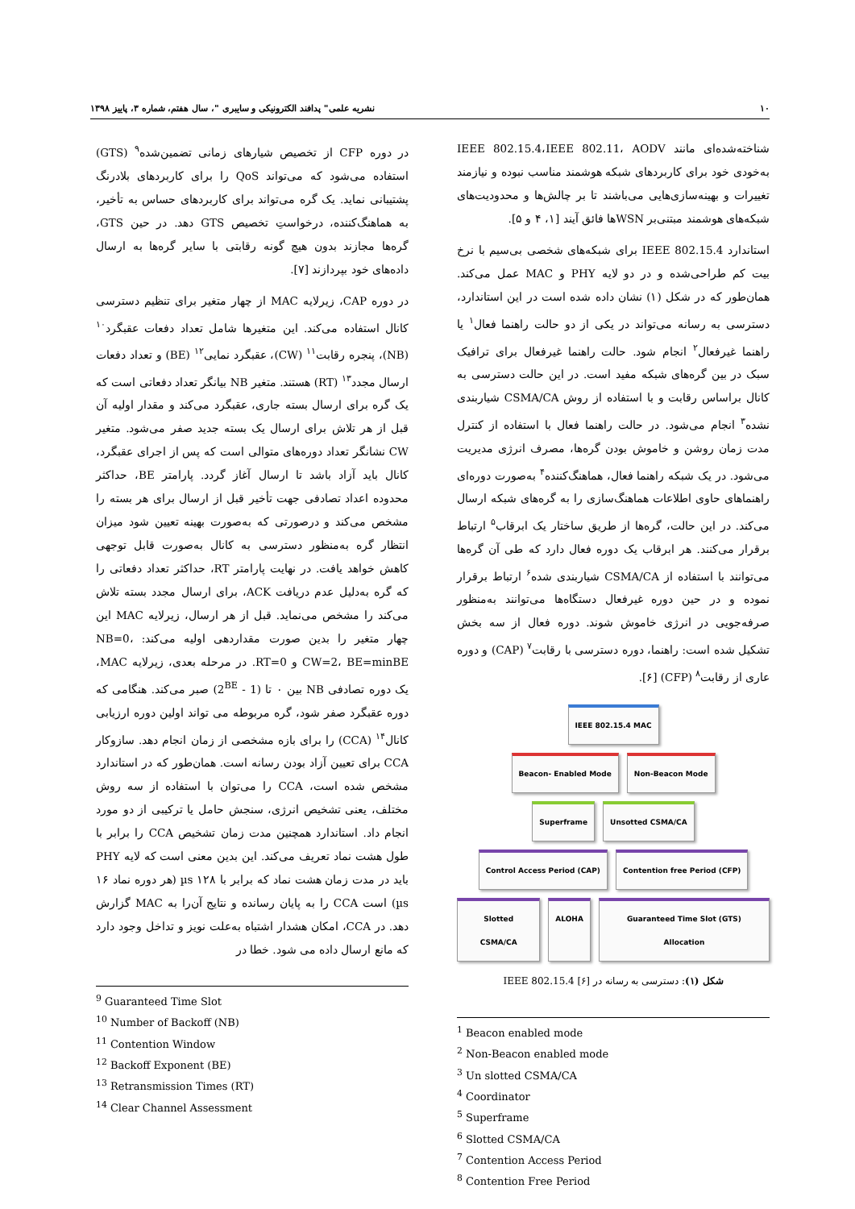۱۰ نشریه علمی" پدافند الکترونیکی و سایبری "، سال هفتم، شماره ۳، پاییز ۱۳۹۸
شناخته‌شده‌ای مانند IEEE 802.15.4،IEEE 802.11، AODV به‌خودی خود برای کاربردهای شبکه هوشمند مناسب نبوده و نیازمند تغییرات و بهینه‌سازی‌هایی می‌باشند تا بر چالش‌ها و محدودیت‌های شبکه‌های هوشمند مبتنی‌بر WSNها فائق آیند [۱، ۴ و ۵].
استاندارد IEEE 802.15.4 برای شبکه‌های شخصی بی‌سیم با نرخ بیت کم طراحی‌شده و در دو لایه PHY و MAC عمل می‌کند. همان‌طور که در شکل (۱) نشان داده شده است در این استاندارد، دسترسی به رسانه می‌تواند در یکی از دو حالت راهنما فعال<sup>۱</sup> یا راهنما غیرفعال<sup>۲</sup> انجام شود. حالت راهنما غیرفعال برای ترافیک سبک در بین گره‌های شبکه مفید است. در این حالت دسترسی به کانال براساس رقابت و با استفاده از روش CSMA/CA شیاربندی نشده<sup>۳</sup> انجام می‌شود. در حالت راهنما فعال با استفاده از کنترل مدت زمان روشن و خاموش بودن گره‌ها، مصرف انرژی مدیریت می‌شود. در یک شبکه راهنما فعال، هماهنگ‌کننده<sup>۴</sup> به‌صورت دوره‌ای راهنماهای حاوی اطلاعات هماهنگ‌سازی را به گره‌های شبکه ارسال می‌کند. در این حالت، گره‌ها از طریق ساختار یک ابرقاب<sup>۵</sup> ارتباط برقرار می‌کنند. هر ابرقاب یک دوره فعال دارد که طی آن گره‌ها می‌توانند با استفاده از CSMA/CA شیاربندی شده<sup>۶</sup> ارتباط برقرار نموده و در حین دوره غیرفعال دستگاه‌ها می‌توانند به‌منظور صرفه‌جویی در انرژی خاموش شوند. دوره فعال از سه بخش تشکیل شده است: راهنما، دوره دسترسی با رقابت<sup>۷</sup> (CAP) و دوره عاری از رقابت<sup>۸</sup> (CFP) [۶].
IEEE 802.15.4 MAC
Beacon- Enabled Mode Non-Beacon Mode
Superframe Unsotted CSMA/CA
Control Access Period (CAP) Contention free Period (CFP)
Slotted CSMA/CA ALOHA Guaranteed Time Slot (GTS) Allocation
شکل (۱): دسترسی به رسانه در IEEE 802.15.4 [۶]
<sup>1</sup> Beacon enabled mode
<sup>2</sup> Non-Beacon enabled mode
<sup>3</sup> Un slotted CSMA/CA
<sup>4</sup> Coordinator
<sup>5</sup> Superframe
<sup>6</sup> Slotted CSMA/CA
<sup>7</sup> Contention Access Period
<sup>8</sup> Contention Free Period
در دوره CFP از تخصیص شیارهای زمانی تضمین‌شده<sup>۹</sup> (GTS) استفاده می‌شود که می‌تواند QoS را برای کاربردهای بلادرنگ پشتیبانی نماید. یک گره می‌تواند برای کاربردهای حساس به تأخیر، به هماهنگ‌کننده، درخواستِ تخصیص GTS دهد. در حین GTS، گره‌ها مجازند بدون هیچ گونه رقابتی با سایر گره‌ها به ارسال داده‌های خود بپردازند [۷].
در دوره CAP، زیرلایه MAC از چهار متغیر برای تنظیم دسترسی کانال استفاده می‌کند. این متغیرها شامل تعداد دفعات عقبگرد<sup>۱۰</sup> (NB)، پنجره رقابت<sup>۱۱</sup> (CW)، عقبگرد نمایی<sup>۱۲</sup> (BE) و تعداد دفعات ارسال مجدد<sup>۱۳</sup> (RT) هستند. متغیر NB بیانگر تعداد دفعاتی است که یک گره برای ارسال بسته جاری، عقبگرد می‌کند و مقدار اولیه آن قبل از هر تلاش برای ارسال یک بسته جدید صفر می‌شود. متغیر CW نشانگر تعداد دوره‌های متوالی است که پس از اجرای عقبگرد، کانال باید آزاد باشد تا ارسال آغاز گردد. پارامتر BE، حداکثر محدوده اعداد تصادفی جهت تأخیر قبل از ارسال برای هر بسته را مشخص می‌کند و درصورتی که به‌صورت بهینه تعیین شود میزان انتظار گره به‌منظور دسترسی به کانال به‌صورت قابل توجهی کاهش خواهد یافت. در نهایت پارامتر RT، حداکثر تعداد دفعاتی را که گره به‌دلیل عدم دریافت ACK، برای ارسال مجدد بسته تلاش می‌کند را مشخص می‌نماید. قبل از هر ارسال، زیرلایه MAC این چهار متغیر را بدین صورت مقداردهی اولیه می‌کند: NB=0، CW=2، BE=minBE و RT=0. در مرحله بعدی، زیرلایه MAC، یک دوره تصادفی NB بین ۰ تا (1 - 2<sup>BE</sup>) صبر می‌کند. هنگامی که دوره عقبگرد صفر شود، گره مربوطه می تواند اولین دوره ارزیابی کانال<sup>۱۴</sup> (CCA) را برای بازه مشخصی از زمان انجام دهد. سازوکار CCA برای تعیین آزاد بودن رسانه است. همان‌طور که در استاندارد مشخص شده است، CCA را می‌توان با استفاده از سه روش مختلف، یعنی تشخیص انرژی، سنجش حامل یا ترکیبی از دو مورد انجام داد. استاندارد همچنین مدت زمان تشخیص CCA را برابر با طول هشت نماد تعریف می‌کند. این بدین معنی است که لایه PHY باید در مدت زمان هشت نماد که برابر با ۱۲۸ µs (هر دوره نماد ۱۶ µs) است CCA را به پایان رسانده و نتایج آن‌را به MAC گزارش دهد. در CCA، امکان هشدار اشتباه به‌علت نویز و تداخل وجود دارد که مانع ارسال داده می شود. خطا در
<sup>9</sup> Guaranteed Time Slot
<sup>10</sup> Number of Backoff (NB)
<sup>11</sup> Contention Window
<sup>12</sup> Backoff Exponent (BE)
<sup>13</sup> Retransmission Times (RT)
<sup>14</sup> Clear Channel Assessment